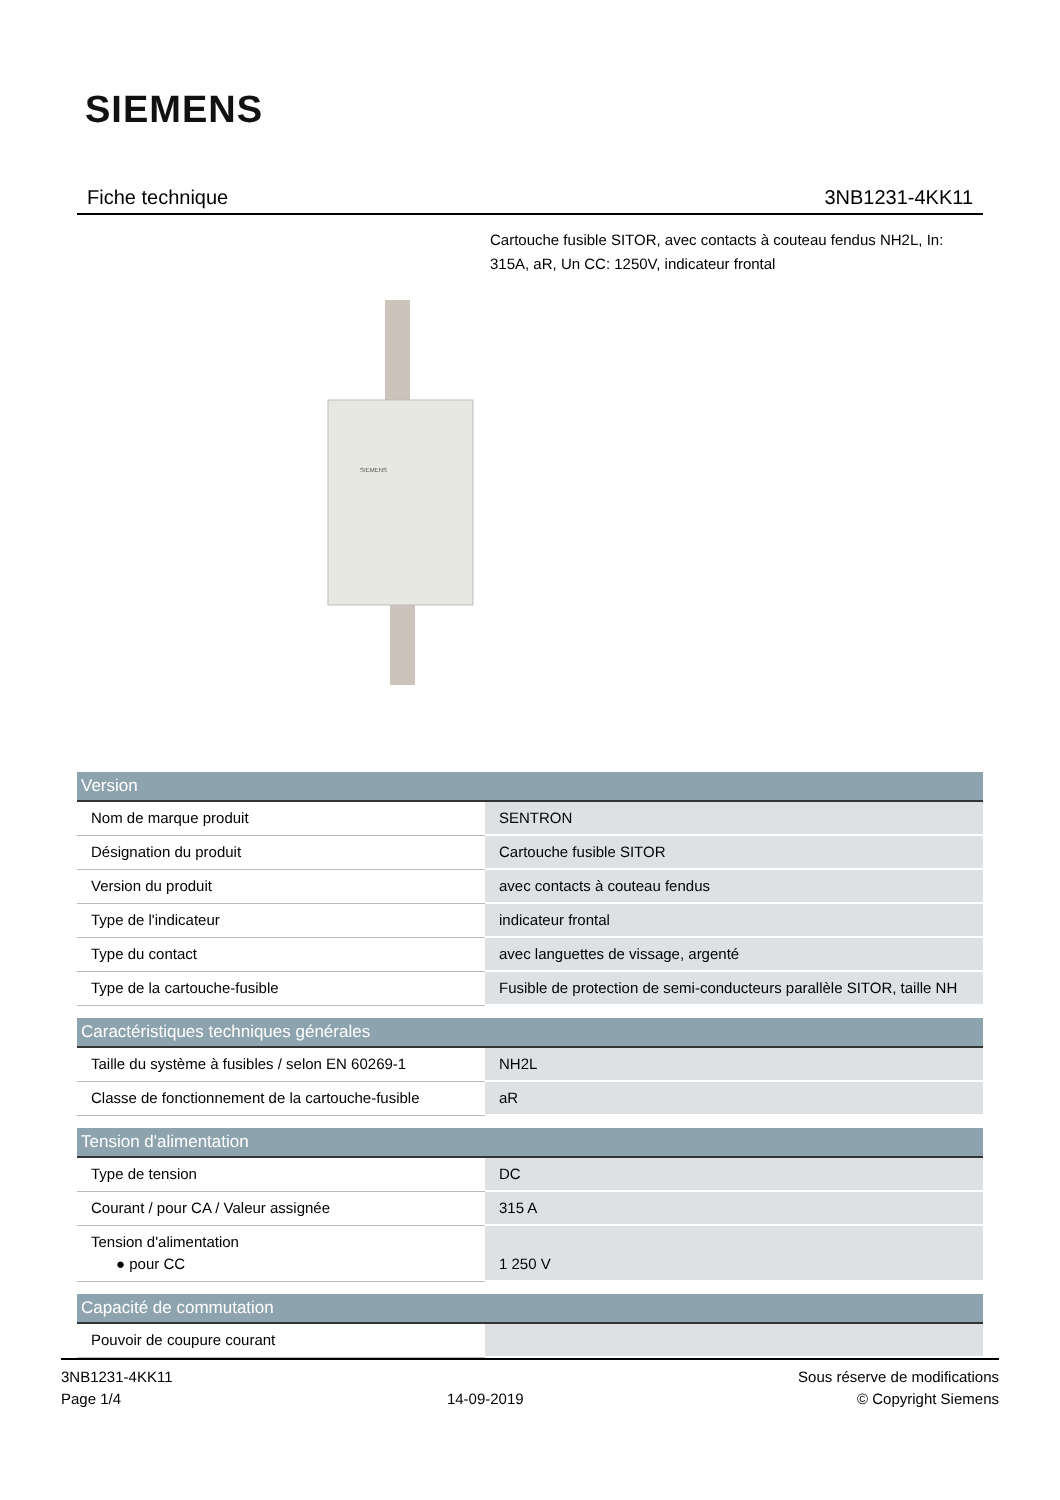SIEMENS
Fiche technique 3NB1231-4KK11
Cartouche fusible SITOR, avec contacts à couteau fendus NH2L, In: 315A, aR, Un CC: 1250V, indicateur frontal
SIEMENS
| Version | |
| --- | --- |
| Nom de marque produit | SENTRON |
| Désignation du produit | Cartouche fusible SITOR |
| Version du produit | avec contacts à couteau fendus |
| Type de l'indicateur | indicateur frontal |
| Type du contact | avec languettes de vissage, argenté |
| Type de la cartouche-fusible | Fusible de protection de semi-conducteurs parallèle SITOR, taille NH |
| Caractéristiques techniques générales | |
| --- | --- |
| Taille du système à fusibles / selon EN 60269-1 | NH2L |
| Classe de fonctionnement de la cartouche-fusible | aR |
| Tension d'alimentation | |
| --- | --- |
| Type de tension | DC |
| Courant / pour CA / Valeur assignée | 315 A |
| Tension d'alimentation ● pour CC | 1 250 V |
| Capacité de commutation | |
| --- | --- |
| Pouvoir de coupure courant | |
3NB1231-4KK11
Page 1/4
14-09-2019 Sous réserve de modifications
© Copyright Siemens